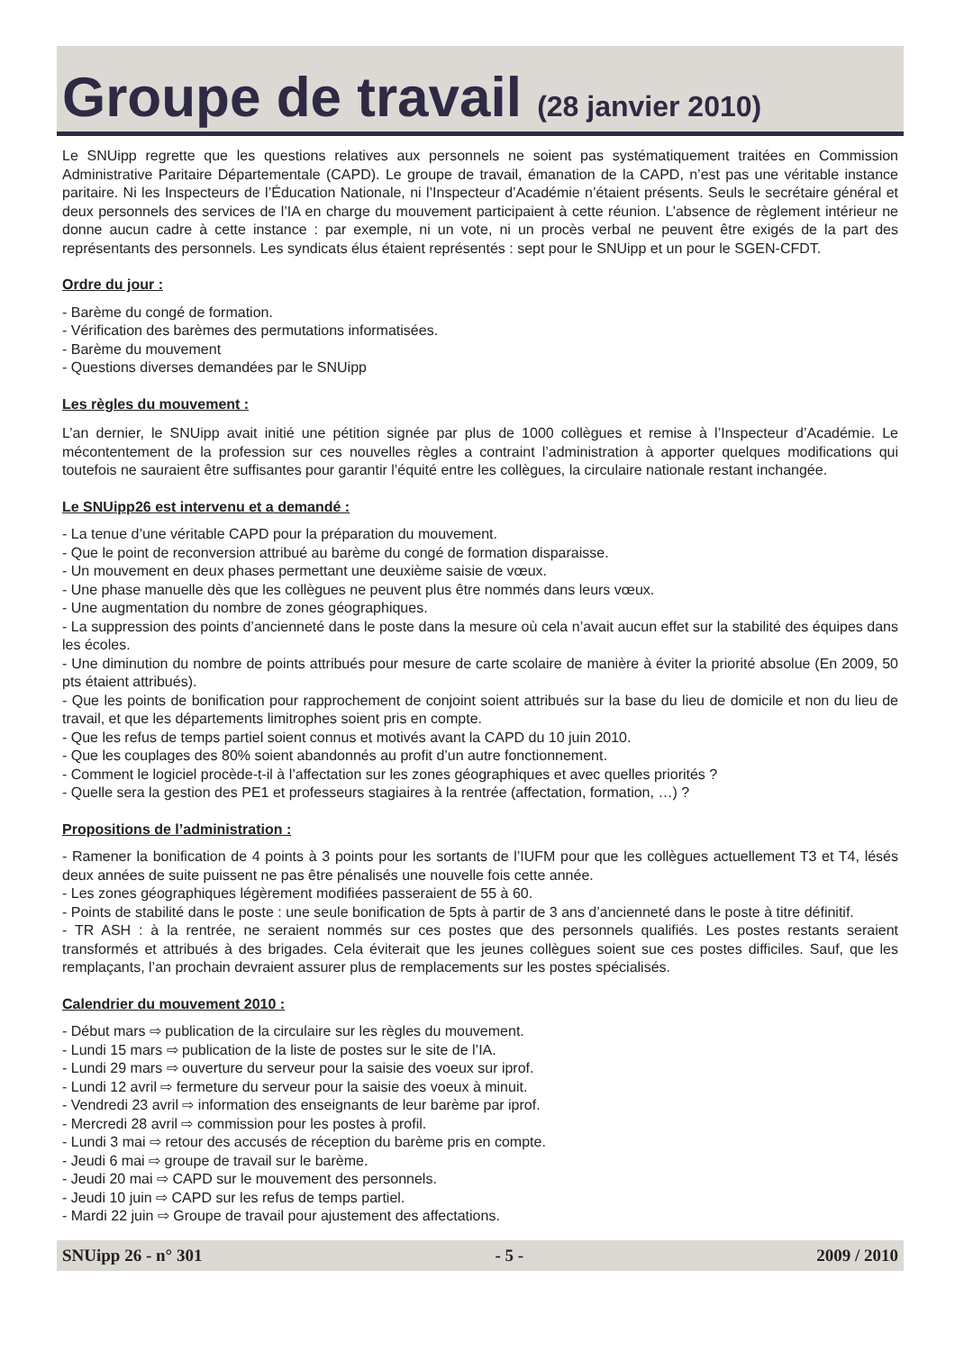Groupe de travail (28 janvier 2010)
Le SNUipp regrette que les questions relatives aux personnels ne soient pas systématiquement traitées en Commission Administrative Paritaire Départementale (CAPD). Le groupe de travail, émanation de la CAPD, n’est pas une véritable instance paritaire. Ni les Inspecteurs de l’Éducation Nationale, ni l’Inspecteur d’Académie n’étaient présents. Seuls le secrétaire général et deux personnels des services de l’IA en charge du mouvement participaient à cette réunion. L’absence de règlement intérieur ne donne aucun cadre à cette instance : par exemple, ni un vote, ni un procès verbal ne peuvent être exigés de la part des représentants des personnels. Les syndicats élus étaient représentés : sept pour le SNUipp et un pour le SGEN-CFDT.
Ordre du jour :
- Barème du congé de formation.
- Vérification des barèmes des permutations informatisées.
- Barème du mouvement
- Questions diverses demandées par le SNUipp
Les règles du mouvement :
L’an dernier, le SNUipp avait initié une pétition signée par plus de 1000 collègues et remise à l’Inspecteur d’Académie. Le mécontentement de la profession sur ces nouvelles règles a contraint l’administration à apporter quelques modifications qui toutefois ne sauraient être suffisantes pour garantir l’équité entre les collègues, la circulaire nationale restant inchangée.
Le SNUipp26 est intervenu et a demandé :
- La tenue d’une véritable CAPD pour la préparation du mouvement.
- Que le point de reconversion attribué au barème du congé de formation disparaisse.
- Un mouvement en deux phases permettant une deuxième saisie de vœux.
- Une phase manuelle dès que les collègues ne peuvent plus être nommés dans leurs vœux.
- Une augmentation du nombre de zones géographiques.
- La suppression des points d’ancienneté dans le poste dans la mesure où cela n’avait aucun effet sur la stabilité des équipes dans les écoles.
- Une diminution du nombre de points attribués pour mesure de carte scolaire de manière à éviter la priorité absolue (En 2009, 50 pts étaient attribués).
- Que les points de bonification pour rapprochement de conjoint soient attribués sur la base du lieu de domicile et non du lieu de travail, et que les départements limitrophes soient pris en compte.
- Que les refus de temps partiel soient connus et motivés avant la CAPD du 10 juin 2010.
- Que les couplages des 80% soient abandonnés au profit d’un autre fonctionnement.
- Comment le logiciel procède-t-il à l’affectation sur les zones géographiques et avec quelles priorités ?
- Quelle sera la gestion des PE1 et professeurs stagiaires à la rentrée (affectation, formation, …) ?
Propositions de l’administration :
- Ramener la bonification de 4 points à 3 points pour les sortants de l’IUFM pour que les collègues actuellement T3 et T4, lésés deux années de suite puissent ne pas être pénalisés une nouvelle fois cette année.
- Les zones géographiques légèrement modifiées passeraient de 55 à 60.
- Points de stabilité dans le poste : une seule bonification de 5pts à partir de 3 ans d’ancienneté dans le poste à titre définitif.
- TR ASH : à la rentrée, ne seraient nommés sur ces postes que des personnels qualifiés. Les postes restants seraient transformés et attribués à des brigades. Cela éviterait que les jeunes collègues soient sue ces postes difficiles. Sauf, que les remplaçants, l’an prochain devraient assurer plus de remplacements sur les postes spécialisés.
Calendrier du mouvement 2010 :
- Début mars ⇨ publication de la circulaire sur les règles du mouvement.
- Lundi 15 mars ⇨ publication de la liste de postes sur le site de l’IA.
- Lundi 29 mars ⇨ ouverture du serveur pour la saisie des voeux sur iprof.
- Lundi 12 avril ⇨ fermeture du serveur pour la saisie des voeux à minuit.
- Vendredi 23 avril ⇨ information des enseignants de leur barème par iprof.
- Mercredi 28 avril ⇨ commission pour les postes à profil.
- Lundi 3 mai ⇨ retour des accusés de réception du barème pris en compte.
- Jeudi 6 mai ⇨ groupe de travail sur le barème.
- Jeudi 20 mai ⇨ CAPD sur le mouvement des personnels.
- Jeudi 10 juin ⇨ CAPD sur les refus de temps partiel.
- Mardi 22 juin ⇨ Groupe de travail pour ajustement des affectations.
SNUipp 26 - n° 301 - 5 - 2009 / 2010